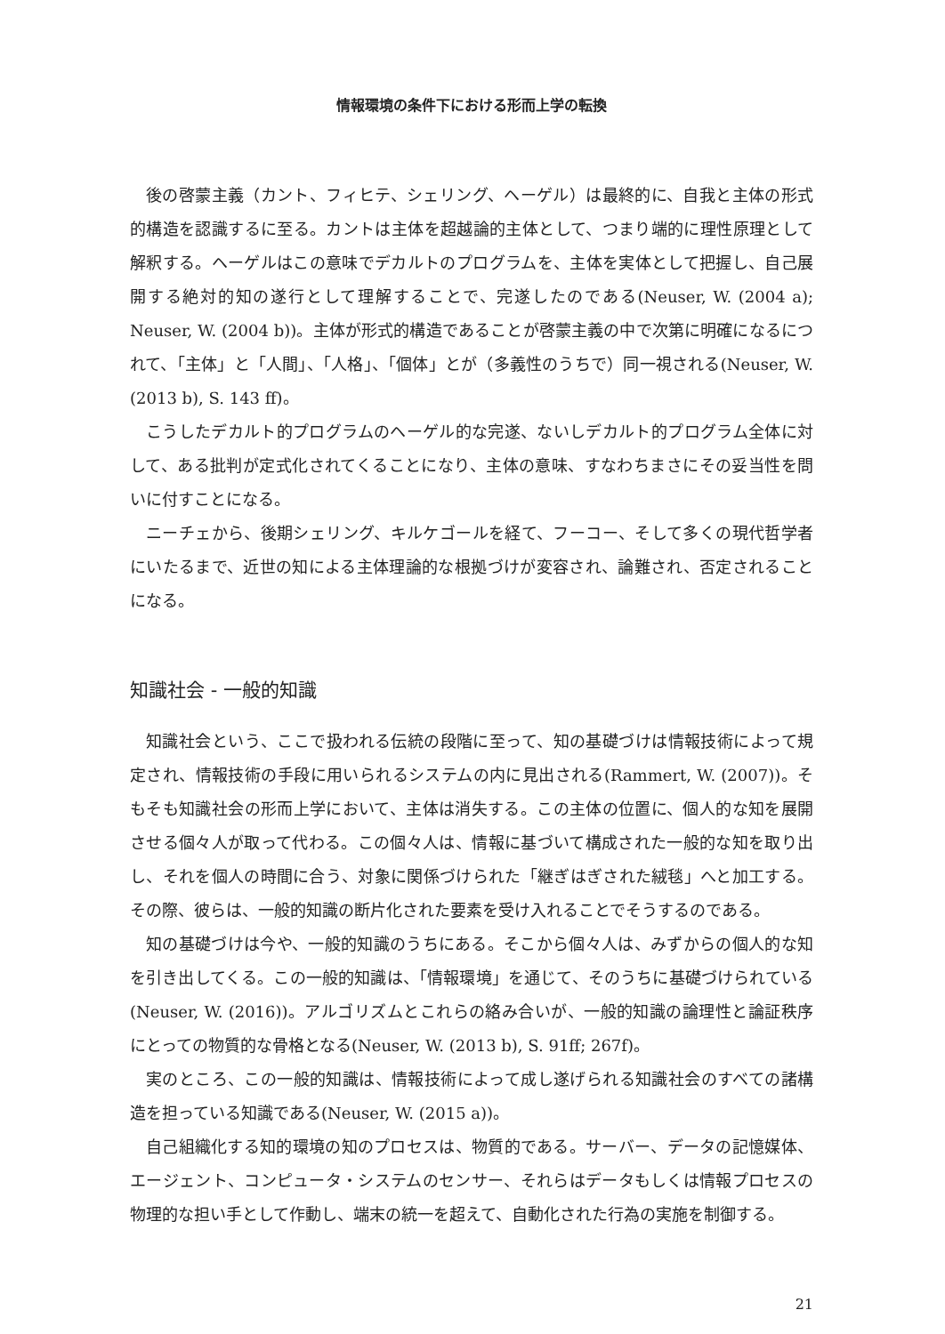情報環境の条件下における形而上学の転換
後の啓蒙主義（カント、フィヒテ、シェリング、ヘーゲル）は最終的に、自我と主体の形式的構造を認識するに至る。カントは主体を超越論的主体として、つまり端的に理性原理として解釈する。ヘーゲルはこの意味でデカルトのプログラムを、主体を実体として把握し、自己展開する絶対的知の遂行として理解することで、完遂したのである(Neuser, W. (2004 a); Neuser, W. (2004 b))。主体が形式的構造であることが啓蒙主義の中で次第に明確になるにつれて、「主体」と「人間」、「人格」、「個体」とが（多義性のうちで）同一視される(Neuser, W. (2013 b), S. 143 ff)。
こうしたデカルト的プログラムのヘーゲル的な完遂、ないしデカルト的プログラム全体に対して、ある批判が定式化されてくることになり、主体の意味、すなわちまさにその妥当性を問いに付すことになる。
ニーチェから、後期シェリング、キルケゴールを経て、フーコー、そして多くの現代哲学者にいたるまで、近世の知による主体理論的な根拠づけが変容され、論難され、否定されることになる。
知識社会 - 一般的知識
知識社会という、ここで扱われる伝統の段階に至って、知の基礎づけは情報技術によって規定され、情報技術の手段に用いられるシステムの内に見出される(Rammert, W. (2007))。そもそも知識社会の形而上学において、主体は消失する。この主体の位置に、個人的な知を展開させる個々人が取って代わる。この個々人は、情報に基づいて構成された一般的な知を取り出し、それを個人の時間に合う、対象に関係づけられた「継ぎはぎされた絨毯」へと加工する。その際、彼らは、一般的知識の断片化された要素を受け入れることでそうするのである。
知の基礎づけは今や、一般的知識のうちにある。そこから個々人は、みずからの個人的な知を引き出してくる。この一般的知識は、「情報環境」を通じて、そのうちに基礎づけられている(Neuser, W. (2016))。アルゴリズムとこれらの絡み合いが、一般的知識の論理性と論証秩序にとっての物質的な骨格となる(Neuser, W. (2013 b), S. 91ff; 267f)。
実のところ、この一般的知識は、情報技術によって成し遂げられる知識社会のすべての諸構造を担っている知識である(Neuser, W. (2015 a))。
自己組織化する知的環境の知のプロセスは、物質的である。サーバー、データの記憶媒体、エージェント、コンピュータ・システムのセンサー、それらはデータもしくは情報プロセスの物理的な担い手として作動し、端末の統一を超えて、自動化された行為の実施を制御する。
21